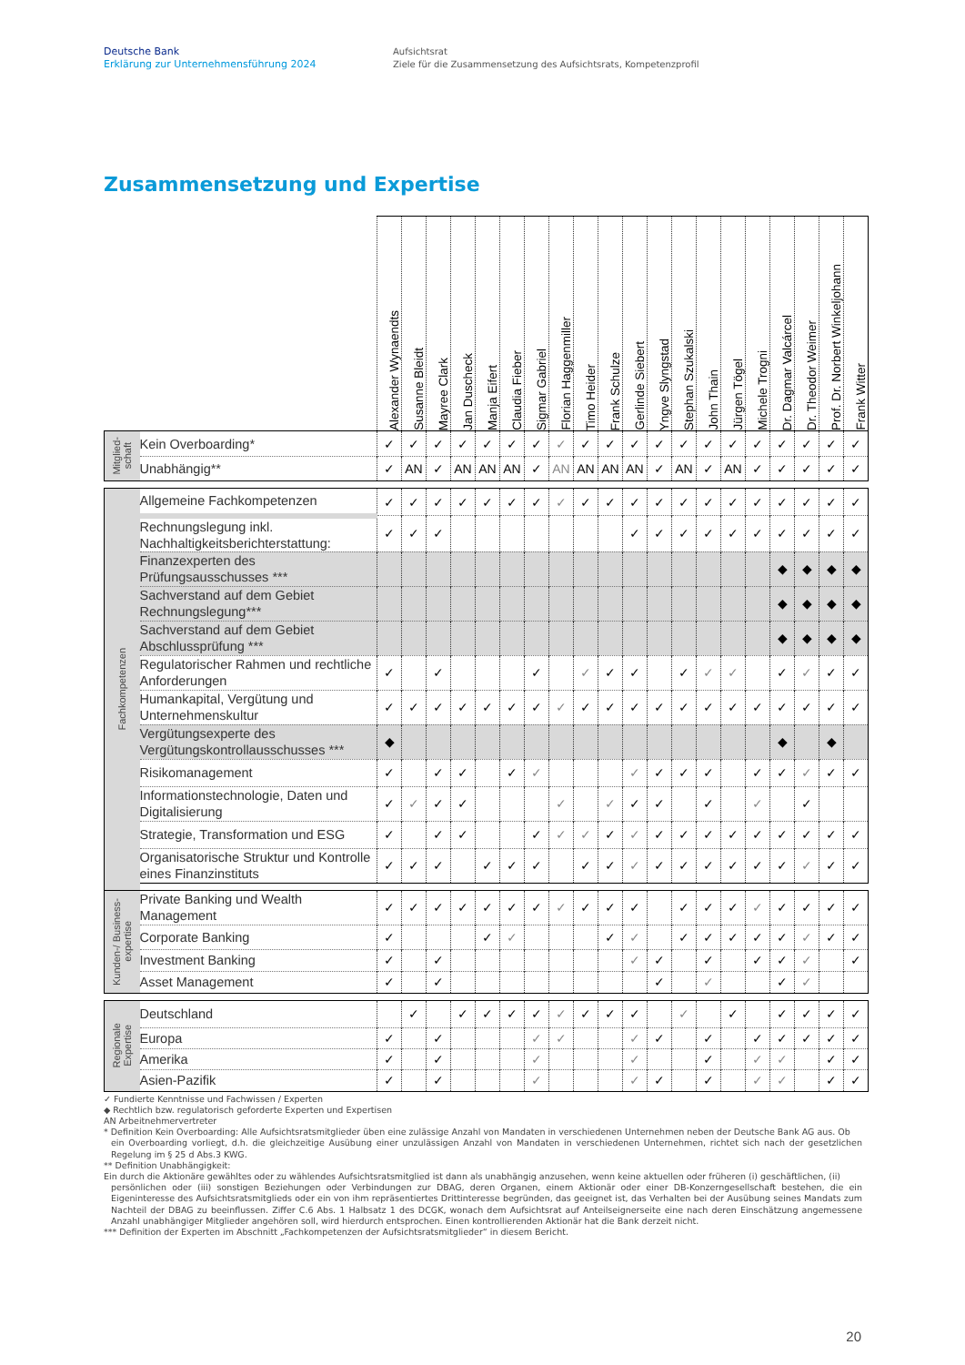Deutsche Bank
Erklärung zur Unternehmensführung 2024
Aufsichtsrat
Ziele für die Zusammensetzung des Aufsichtsrats, Kompetenzprofil
Zusammensetzung und Expertise
| | | Alexander Wynaendts | Susanne Bleidt | Mayree Clark | Jan Duscheck | Manja Eifert | Claudia Fieber | Sigmar Gabriel | Florian Haggenmiller | Timo Heider | Frank Schulze | Gerlinde Siebert | Yngve Slyngstad | Stephan Szukalski | John Thain | Jürgen Tögel | Michele Trogni | Dr. Dagmar Valcárcel | Dr. Theodor Weimer | Prof. Dr. Norbert Winkeljohann | Frank Witter |
| --- | --- | --- | --- | --- | --- | --- | --- | --- | --- | --- | --- | --- | --- | --- | --- | --- | --- | --- | --- | --- | --- |
| Mitglied- schaft | Kein Overboarding* | ✓ | ✓ | ✓ | ✓ | ✓ | ✓ | ✓ | ✓ | ✓ | ✓ | ✓ | ✓ | ✓ | ✓ | ✓ | ✓ | ✓ | ✓ | ✓ | ✓ |
| | Unabhängig** | ✓ | AN | ✓ | AN | AN | AN | ✓ | AN | AN | AN | AN | ✓ | AN | ✓ | AN | ✓ | ✓ | ✓ | ✓ | ✓ |
| Fachkompetenzen | Allgemeine Fachkompetenzen | ✓ | ✓ | ✓ | ✓ | ✓ | ✓ | ✓ | ✓ | ✓ | ✓ | ✓ | ✓ | ✓ | ✓ | ✓ | ✓ | ✓ | ✓ | ✓ | ✓ |
| | Rechnungslegung inkl. Nachhaltigkeitsberichterstattung: | ✓ | ✓ | ✓ | | | | | | | | ✓ | ✓ | ✓ | ✓ | ✓ | ✓ | ✓ | ✓ | ✓ | ✓ |
| | Finanzexperten des Prüfungsausschusses *** | | | | | | | | | | | | | | | | | ◆ | ◆ | ◆ | ◆ |
| | Sachverstand auf dem Gebiet Rechnungslegung*** | | | | | | | | | | | | | | | | | ◆ | ◆ | ◆ | ◆ |
| | Sachverstand auf dem Gebiet Abschlussprüfung *** | | | | | | | | | | | | | | | | | ◆ | ◆ | ◆ | ◆ |
| | Regulatorischer Rahmen und rechtliche Anforderungen | ✓ | | ✓ | | | | ✓ | | ✓ | ✓ | ✓ | | ✓ | ✓ | ✓ | | ✓ | ✓ | ✓ | ✓ |
| | Humankapital, Vergütung und Unternehmenskultur | ✓ | ✓ | ✓ | ✓ | ✓ | ✓ | ✓ | ✓ | ✓ | ✓ | ✓ | ✓ | ✓ | ✓ | ✓ | ✓ | ✓ | ✓ | ✓ | ✓ |
| | Vergütungsexperte des Vergütungskontrollausschusses *** | ◆ | | | | | | | | | | | | | | | | ◆ | | ◆ | |
| | Risikomanagement | ✓ | | ✓ | ✓ | | ✓ | ✓ | | | | ✓ | ✓ | ✓ | ✓ | | ✓ | ✓ | ✓ | ✓ | ✓ |
| | Informationstechnologie, Daten und Digitalisierung | ✓ | ✓ | ✓ | ✓ | | | | ✓ | | ✓ | ✓ | ✓ | | ✓ | | ✓ | | ✓ | | |
| | Strategie, Transformation und ESG | ✓ | | ✓ | ✓ | | | ✓ | ✓ | ✓ | ✓ | ✓ | ✓ | ✓ | ✓ | ✓ | ✓ | ✓ | ✓ | ✓ | ✓ |
| | Organisatorische Struktur und Kontrolle eines Finanzinstituts | ✓ | ✓ | ✓ | | ✓ | ✓ | ✓ | | ✓ | ✓ | ✓ | ✓ | ✓ | ✓ | ✓ | ✓ | ✓ | ✓ | ✓ | ✓ |
| Kunden-/ Business- expertise | Private Banking und Wealth Management | ✓ | ✓ | ✓ | ✓ | ✓ | ✓ | ✓ | ✓ | ✓ | ✓ | ✓ | | ✓ | ✓ | ✓ | ✓ | ✓ | ✓ | ✓ | ✓ |
| | Corporate Banking | ✓ | | | | ✓ | ✓ | | | | ✓ | ✓ | | ✓ | ✓ | ✓ | ✓ | ✓ | ✓ | ✓ | ✓ |
| | Investment Banking | ✓ | | ✓ | | | | | | | | ✓ | ✓ | | ✓ | | ✓ | ✓ | ✓ | | ✓ |
| | Asset Management | ✓ | | ✓ | | | | | | | | | ✓ | | ✓ | | | ✓ | ✓ | | |
| Regionale Expertise | Deutschland | | ✓ | | ✓ | ✓ | ✓ | ✓ | ✓ | ✓ | ✓ | ✓ | | ✓ | | ✓ | | ✓ | ✓ | ✓ | ✓ |
| | Europa | ✓ | | ✓ | | | | ✓ | ✓ | | | ✓ | ✓ | | ✓ | | ✓ | ✓ | ✓ | ✓ | ✓ |
| | Amerika | ✓ | | ✓ | | | | ✓ | | | | ✓ | | | ✓ | | ✓ | ✓ | | ✓ | ✓ |
| | Asien-Pazifik | ✓ | | ✓ | | | | ✓ | | | | ✓ | ✓ | | ✓ | | ✓ | ✓ | | ✓ | ✓ |
✓ Fundierte Kenntnisse und Fachwissen / Experten
◆ Rechtlich bzw. regulatorisch geforderte Experten und Expertisen
AN Arbeitnehmervertreter
* Definition Kein Overboarding: Alle Aufsichtsratsmitglieder üben eine zulässige Anzahl von Mandaten in verschiedenen Unternehmen neben der Deutsche Bank AG aus. Ob
ein Overboarding vorliegt, d.h. die gleichzeitige Ausübung einer unzulässigen Anzahl von Mandaten in verschiedenen Unternehmen, richtet sich nach der gesetzlichen Regelung im § 25 d Abs.3 KWG.
** Definition Unabhängigkeit:
Ein durch die Aktionäre gewähltes oder zu wählendes Aufsichtsratsmitglied ist dann als unabhängig anzusehen, wenn keine aktuellen oder früheren (i) geschäftlichen, (ii)
persönlichen oder (iii) sonstigen Beziehungen oder Verbindungen zur DBAG, deren Organen, einem Aktionär oder einer DB-Konzerngesellschaft bestehen, die ein Eigeninteresse des Aufsichtsratsmitglieds oder ein von ihm repräsentiertes Drittinteresse begründen, das geeignet ist, das Verhalten bei der Ausübung seines Mandats zum Nachteil der DBAG zu beeinflussen. Ziffer C.6 Abs. 1 Halbsatz 1 des DCGK, wonach dem Aufsichtsrat auf Anteilseignerseite eine nach deren Einschätzung angemessene Anzahl unabhängiger Mitglieder angehören soll, wird hierdurch entsprochen. Einen kontrollierenden Aktionär hat die Bank derzeit nicht.
*** Definition der Experten im Abschnitt „Fachkompetenzen der Aufsichtsratsmitglieder“ in diesem Bericht.
20